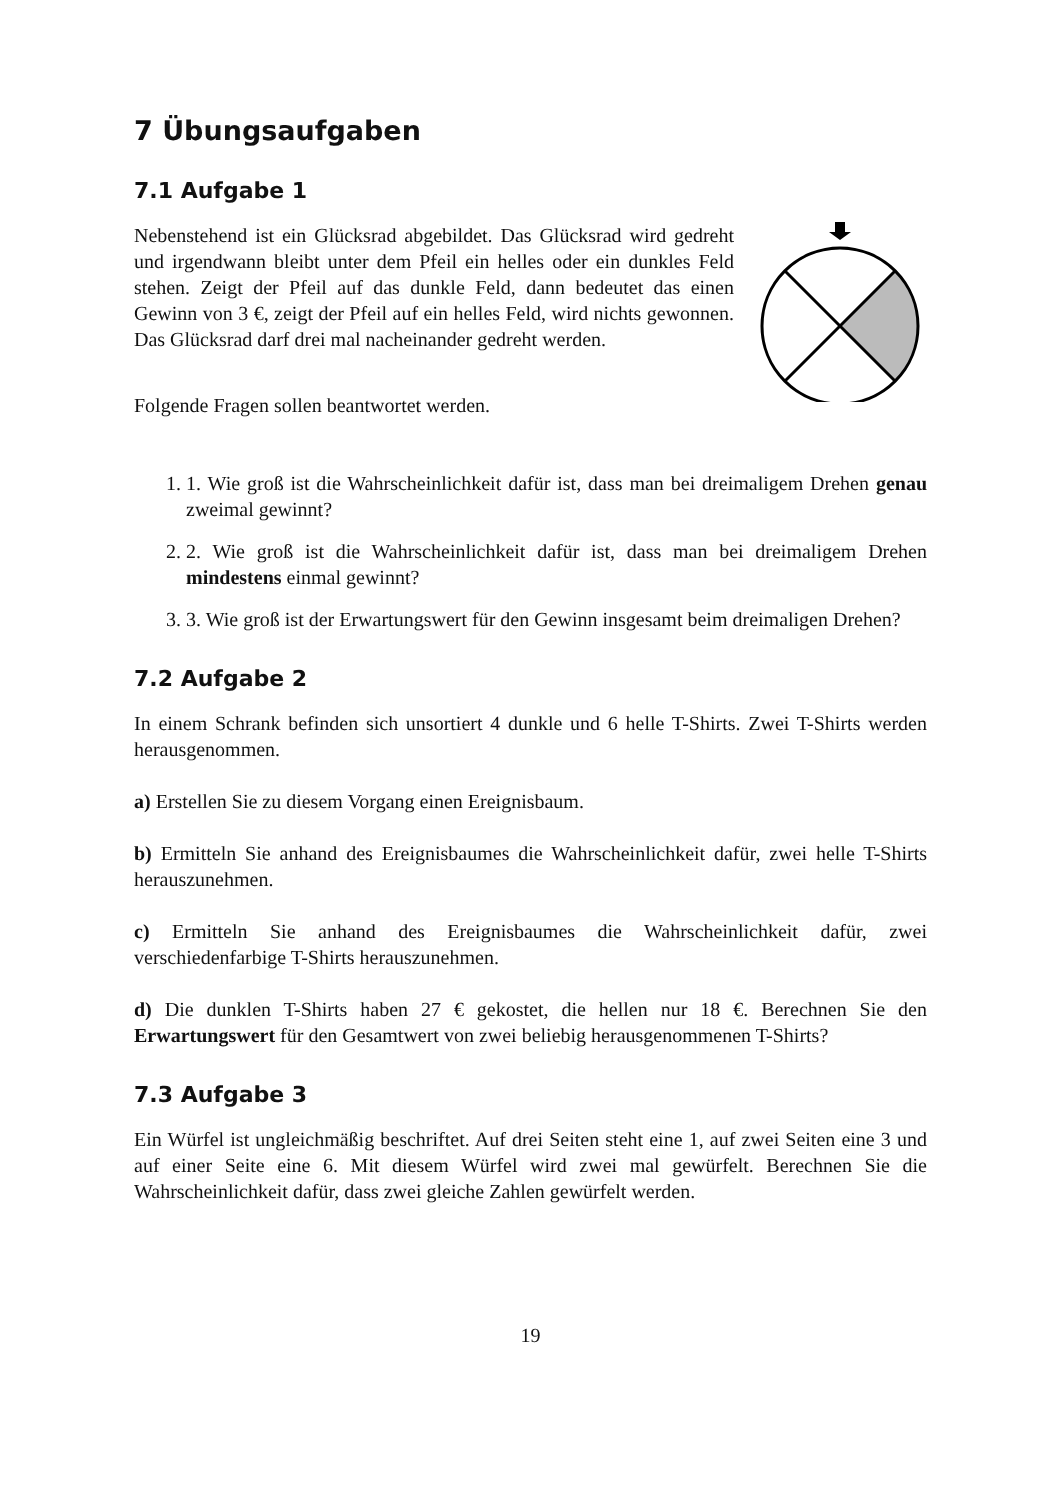7 Übungsaufgaben
7.1 Aufgabe 1
Nebenstehend ist ein Glücksrad abgebildet. Das Glücksrad wird gedreht und irgendwann bleibt unter dem Pfeil ein helles oder ein dunkles Feld stehen. Zeigt der Pfeil auf das dunkle Feld, dann bedeutet das einen Gewinn von 3 €, zeigt der Pfeil auf ein helles Feld, wird nichts gewonnen. Das Glücksrad darf drei mal nacheinander gedreht werden.
Folgende Fragen sollen beantwortet werden.
1. 1. Wie groß ist die Wahrscheinlichkeit dafür ist, dass man bei dreimaligem Drehen genau zweimal gewinnt?
2. 2. Wie groß ist die Wahrscheinlichkeit dafür ist, dass man bei dreimaligem Drehen mindestens einmal gewinnt?
3. 3. Wie groß ist der Erwartungswert für den Gewinn insgesamt beim dreimaligen Drehen?
7.2 Aufgabe 2
In einem Schrank befinden sich unsortiert 4 dunkle und 6 helle T-Shirts. Zwei T-Shirts werden herausgenommen.
a) Erstellen Sie zu diesem Vorgang einen Ereignisbaum.
b) Ermitteln Sie anhand des Ereignisbaumes die Wahrscheinlichkeit dafür, zwei helle T-Shirts herauszunehmen.
c) Ermitteln Sie anhand des Ereignisbaumes die Wahrscheinlichkeit dafür, zwei verschiedenfarbige T-Shirts herauszunehmen.
d) Die dunklen T-Shirts haben 27 € gekostet, die hellen nur 18 €. Berechnen Sie den Erwartungswert für den Gesamtwert von zwei beliebig herausgenommenen T-Shirts?
7.3 Aufgabe 3
Ein Würfel ist ungleichmäßig beschriftet. Auf drei Seiten steht eine 1, auf zwei Seiten eine 3 und auf einer Seite eine 6. Mit diesem Würfel wird zwei mal gewürfelt. Berechnen Sie die Wahrscheinlichkeit dafür, dass zwei gleiche Zahlen gewürfelt werden.
19